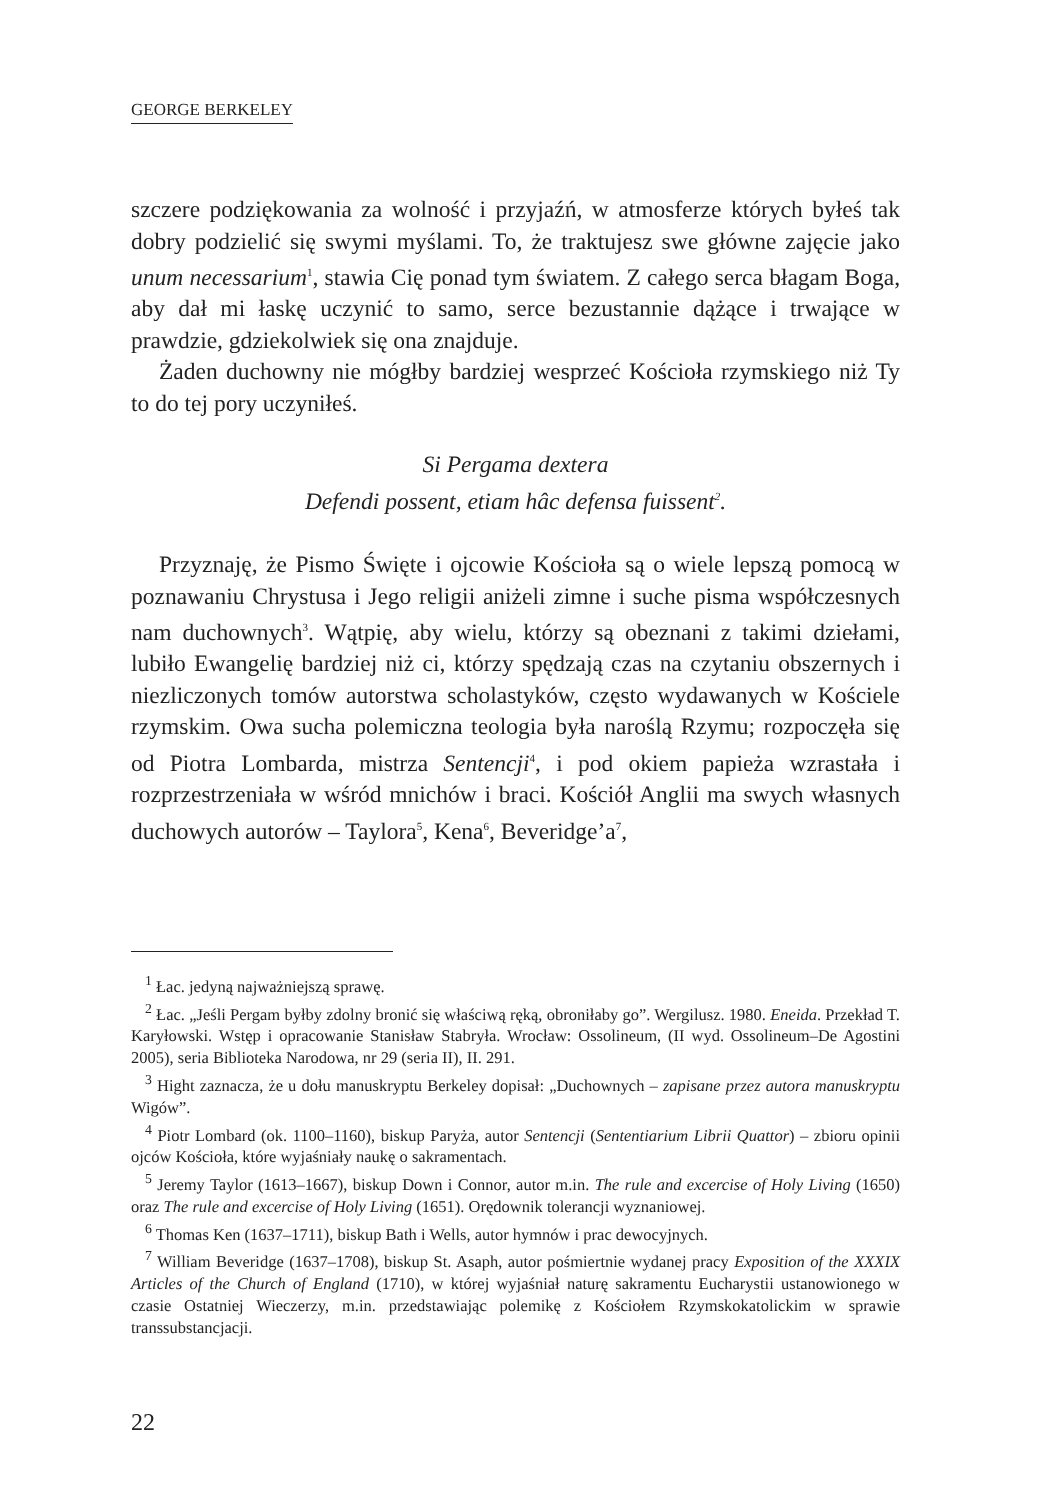GEORGE BERKELEY
szczere podziękowania za wolność i przyjaźń, w atmosferze których byłeś tak dobry podzielić się swymi myślami. To, że traktujesz swe główne zajęcie jako unum necessarium<sup>1</sup>, stawia Cię ponad tym światem. Z całego serca błagam Boga, aby dał mi łaskę uczynić to samo, serce bezustannie dążące i trwające w prawdzie, gdziekolwiek się ona znajduje.
Żaden duchowny nie mógłby bardziej wesprzeć Kościoła rzymskiego niż Ty to do tej pory uczyniłeś.
Si Pergama dextera
Defendi possent, etiam hâc defensa fuissent<sup>2</sup>.
Przyznaję, że Pismo Święte i ojcowie Kościoła są o wiele lepszą pomocą w poznawaniu Chrystusa i Jego religii aniżeli zimne i suche pisma współczesnych nam duchownych<sup>3</sup>. Wątpię, aby wielu, którzy są obeznani z takimi dziełami, lubiło Ewangelię bardziej niż ci, którzy spędzają czas na czytaniu obszernych i niezliczonych tomów autorstwa scholastyków, często wydawanych w Kościele rzymskim. Owa sucha polemiczna teologia była naroślą Rzymu; rozpoczęła się od Piotra Lombarda, mistrza Sentencji<sup>4</sup>, i pod okiem papieża wzrastała i rozprzestrzeniała w wśród mnichów i braci. Kościół Anglii ma swych własnych duchowych autorów – Taylora<sup>5</sup>, Kena<sup>6</sup>, Beveridge’a<sup>7</sup>,
<sup>1</sup> Łac. jedyną najważniejszą sprawę.
<sup>2</sup> Łac. „Jeśli Pergam byłby zdolny bronić się właściwą ręką, obroniłaby go”. Wergilusz. 1980. Eneida. Przekład T. Karyłowski. Wstęp i opracowanie Stanisław Stabryła. Wrocław: Ossolineum, (II wyd. Ossolineum–De Agostini 2005), seria Biblioteka Narodowa, nr 29 (seria II), II. 291.
<sup>3</sup> Hight zaznacza, że u dołu manuskryptu Berkeley dopisał: „Duchownych – zapisane przez autora manuskryptu Wigów”.
<sup>4</sup> Piotr Lombard (ok. 1100–1160), biskup Paryża, autor Sentencji (Sententiarium Librii Quattor) – zbioru opinii ojców Kościoła, które wyjaśniały naukę o sakramentach.
<sup>5</sup> Jeremy Taylor (1613–1667), biskup Down i Connor, autor m.in. The rule and excercise of Holy Living (1650) oraz The rule and excercise of Holy Living (1651). Orędownik tolerancji wyznaniowej.
<sup>6</sup> Thomas Ken (1637–1711), biskup Bath i Wells, autor hymnów i prac dewocyjnych.
<sup>7</sup> William Beveridge (1637–1708), biskup St. Asaph, autor pośmiertnie wydanej pracy Exposition of the XXXIX Articles of the Church of England (1710), w której wyjaśniał naturę sakramentu Eucharystii ustanowionego w czasie Ostatniej Wieczerzy, m.in. przedstawiając polemikę z Kościołem Rzymskokatolickim w sprawie transsubstancjacji.
22